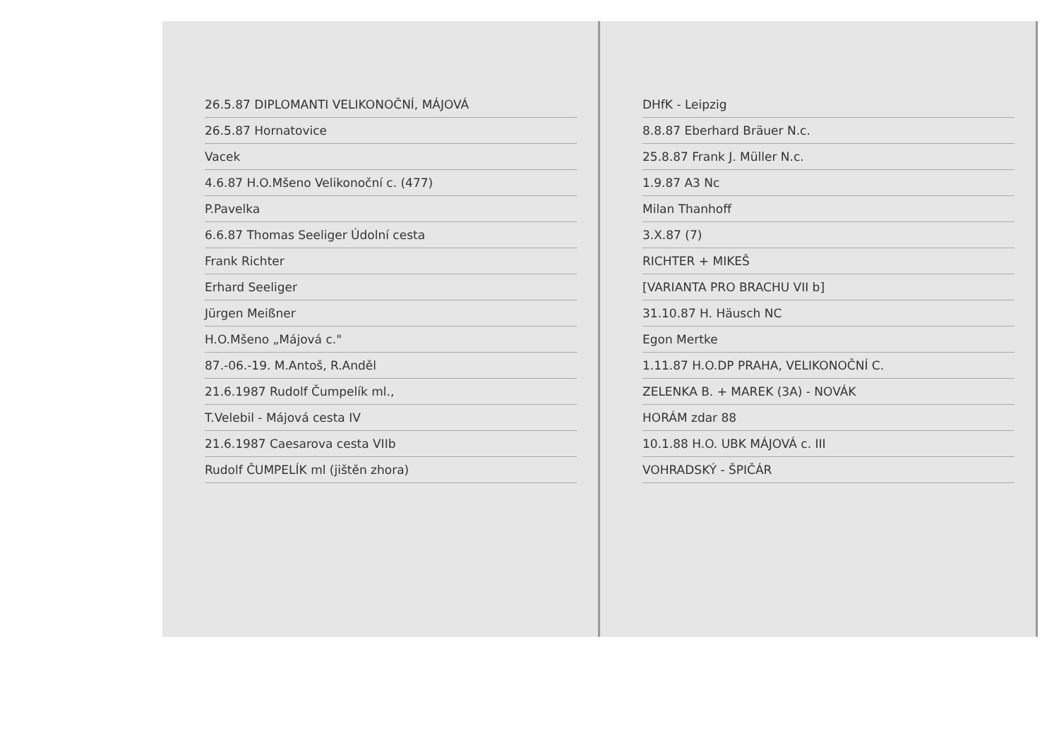26.5.87 DIPLOMANTI VELIKONOČNÍ, MÁJOVÁ
26.5.87 Hornatovice
Vacek
4.6.87 H.O.Mšeno Velikonoční c. (477)
P.Pavelka
6.6.87 Thomas Seeliger Údolní cesta
Frank Richter
Erhard Seeliger
Jürgen Meißner
H.O.Mšeno „Májová c."
87.-06.-19. M.Antoš, R.Anděl
21.6.1987 Rudolf Čumpelík ml.,
T.Velebil - Májová cesta IV
21.6.1987 Caesarova cesta VIIb
Rudolf ČUMPELÍK ml (jištěn zhora)
DHfK - Leipzig
8.8.87 Eberhard Bräuer N.c.
25.8.87 Frank J. Müller N.c.
1.9.87 A3 Nc
Milan Thanhoff
3.X.87 (7)
RICHTER + MIKEŠ
[VARIANTA PRO BRACHU VII b]
31.10.87 H. Häusch NC
Egon Mertke
1.11.87 H.O.DP PRAHA, VELIKONOČNÍ C.
ZELENKA B. + MAREK (3A) - NOVÁK
HORÁM zdar 88
10.1.88 H.O. UBK MÁJOVÁ c. III
VOHRADSKÝ - ŠPIČÁR